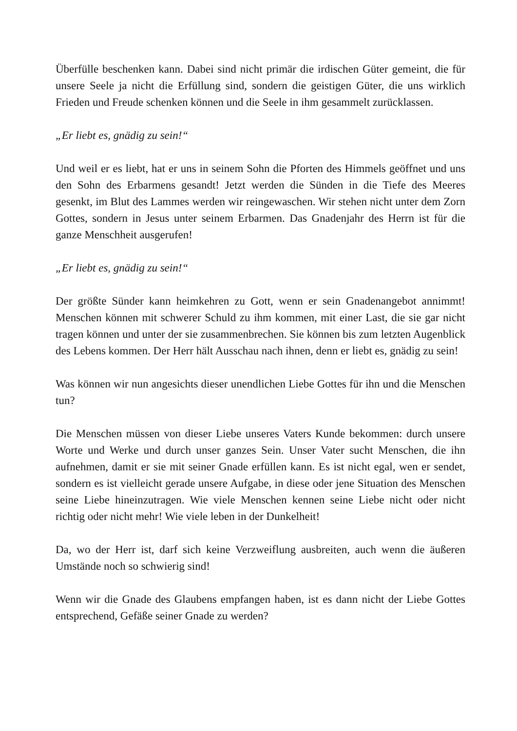Überfülle beschenken kann. Dabei sind nicht primär die irdischen Güter gemeint, die für unsere Seele ja nicht die Erfüllung sind, sondern die geistigen Güter, die uns wirklich Frieden und Freude schenken können und die Seele in ihm gesammelt zurücklassen.
„Er liebt es, gnädig zu sein!“
Und weil er es liebt, hat er uns in seinem Sohn die Pforten des Himmels geöffnet und uns den Sohn des Erbarmens gesandt! Jetzt werden die Sünden in die Tiefe des Meeres gesenkt, im Blut des Lammes werden wir reingewaschen. Wir stehen nicht unter dem Zorn Gottes, sondern in Jesus unter seinem Erbarmen. Das Gnadenjahr des Herrn ist für die ganze Menschheit ausgerufen!
„Er liebt es, gnädig zu sein!“
Der größte Sünder kann heimkehren zu Gott, wenn er sein Gnadenangebot annimmt! Menschen können mit schwerer Schuld zu ihm kommen, mit einer Last, die sie gar nicht tragen können und unter der sie zusammenbrechen. Sie können bis zum letzten Augenblick des Lebens kommen. Der Herr hält Ausschau nach ihnen, denn er liebt es, gnädig zu sein!
Was können wir nun angesichts dieser unendlichen Liebe Gottes für ihn und die Menschen tun?
Die Menschen müssen von dieser Liebe unseres Vaters Kunde bekommen: durch unsere Worte und Werke und durch unser ganzes Sein. Unser Vater sucht Menschen, die ihn aufnehmen, damit er sie mit seiner Gnade erfüllen kann. Es ist nicht egal, wen er sendet, sondern es ist vielleicht gerade unsere Aufgabe, in diese oder jene Situation des Menschen seine Liebe hineinzutragen. Wie viele Menschen kennen seine Liebe nicht oder nicht richtig oder nicht mehr! Wie viele leben in der Dunkelheit!
Da, wo der Herr ist, darf sich keine Verzweiflung ausbreiten, auch wenn die äußeren Umstände noch so schwierig sind!
Wenn wir die Gnade des Glaubens empfangen haben, ist es dann nicht der Liebe Gottes entsprechend, Gefäße seiner Gnade zu werden?